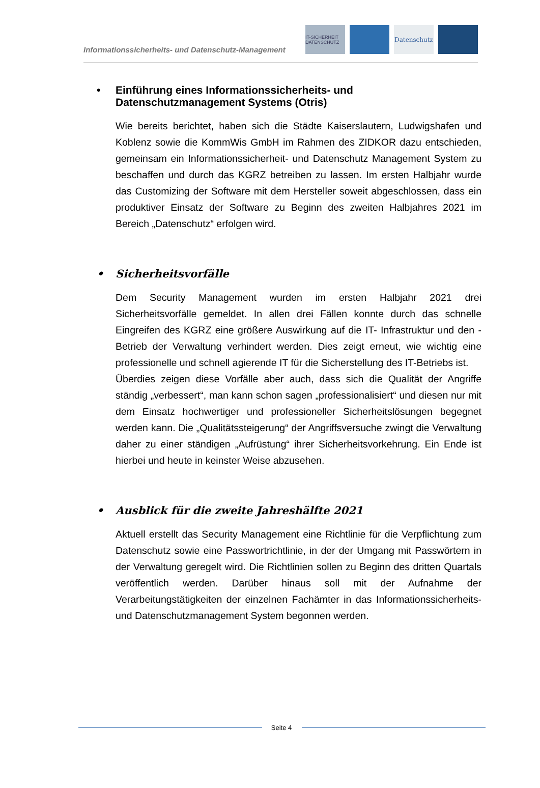Informationssicherheits- und Datenschutz-Management
IT-SICHERHEIT DATENSCHUTZ
Datenschutz
• Einführung eines Informationssicherheits- und
Datenschutzmanagement Systems (Otris)
Wie bereits berichtet, haben sich die Städte Kaiserslautern, Ludwigshafen und Koblenz sowie die KommWis GmbH im Rahmen des ZIDKOR dazu entschieden, gemeinsam ein Informationssicherheit- und Datenschutz Management System zu beschaffen und durch das KGRZ betreiben zu lassen. Im ersten Halbjahr wurde das Customizing der Software mit dem Hersteller soweit abgeschlossen, dass ein produktiver Einsatz der Software zu Beginn des zweiten Halbjahres 2021 im Bereich „Datenschutz“ erfolgen wird.
• Sicherheitsvorfälle
Dem Security Management wurden im ersten Halbjahr 2021 drei Sicherheitsvorfälle gemeldet. In allen drei Fällen konnte durch das schnelle Eingreifen des KGRZ eine größere Auswirkung auf die IT- Infrastruktur und den -Betrieb der Verwaltung verhindert werden. Dies zeigt erneut, wie wichtig eine professionelle und schnell agierende IT für die Sicherstellung des IT-Betriebs ist.
Überdies zeigen diese Vorfälle aber auch, dass sich die Qualität der Angriffe ständig „verbessert“, man kann schon sagen „professionalisiert“ und diesen nur mit dem Einsatz hochwertiger und professioneller Sicherheitslösungen begegnet werden kann. Die „Qualitätssteigerung“ der Angriffsversuche zwingt die Verwaltung daher zu einer ständigen „Aufrüstung“ ihrer Sicherheitsvorkehrung. Ein Ende ist hierbei und heute in keinster Weise abzusehen.
• Ausblick für die zweite Jahreshälfte 2021
Aktuell erstellt das Security Management eine Richtlinie für die Verpflichtung zum Datenschutz sowie eine Passwortrichtlinie, in der der Umgang mit Passwörtern in der Verwaltung geregelt wird. Die Richtlinien sollen zu Beginn des dritten Quartals veröffentlich werden. Darüber hinaus soll mit der Aufnahme der Verarbeitungstätigkeiten der einzelnen Fachämter in das Informationssicherheits- und Datenschutzmanagement System begonnen werden.
Seite 4